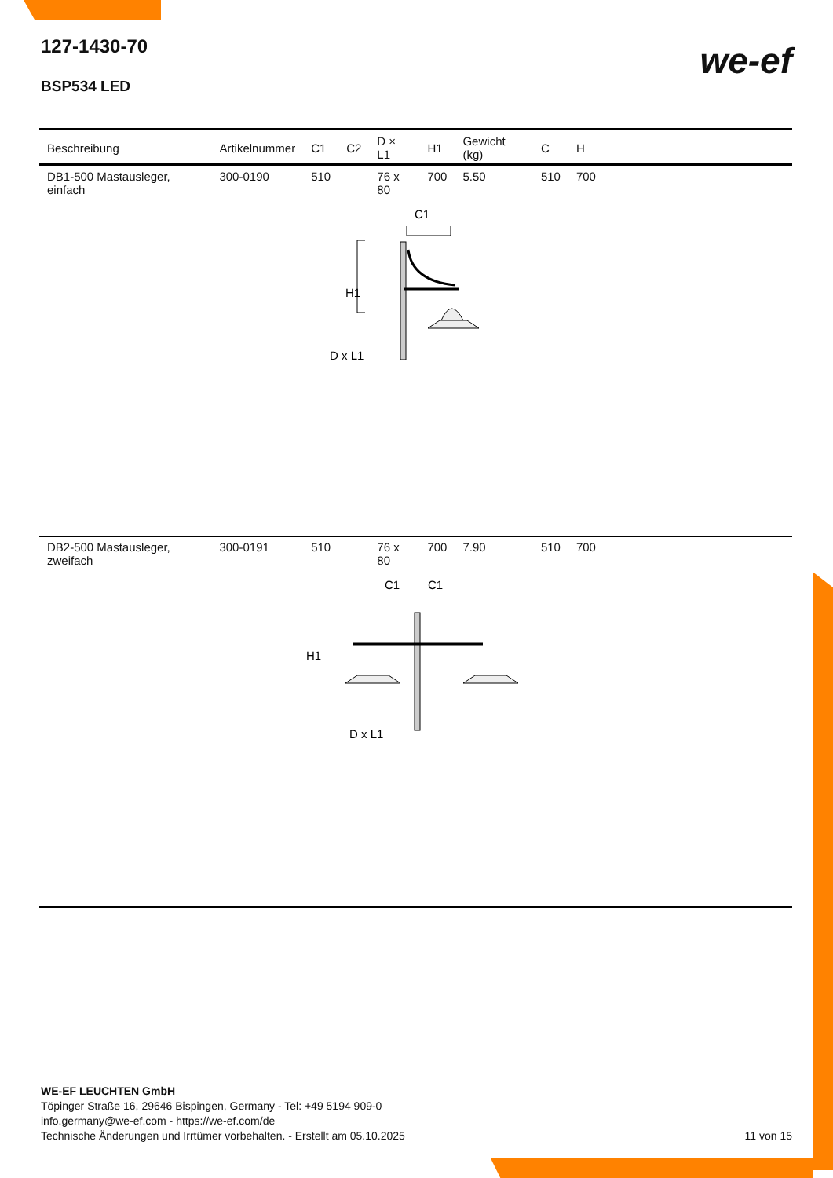127-1430-70
BSP534 LED
we-ef
| Beschreibung | Artikelnummer | C1 | C2 | D × L1 | H1 | Gewicht (kg) | C | H | |
| --- | --- | --- | --- | --- | --- | --- | --- | --- | --- |
| DB1-500 Mastausleger, einfach | 300-0190 | 510 | | 76 x 80 | 700 | 5.50 | 510 | 700 | |
| C1 H1 D x L1 | | | | | | | | | |
| DB2-500 Mastausleger, zweifach | 300-0191 | 510 | | 76 x 80 | 700 | 7.90 | 510 | 700 | |
| C1 C1 H1 D x L1 | | | | | | | | | |
WE-EF LEUCHTEN GmbH
Töpinger Straße 16, 29646 Bispingen, Germany - Tel: +49 5194 909-0
info.germany@we-ef.com - https://we-ef.com/de
Technische Änderungen und Irrtümer vorbehalten. - Erstellt am 05.10.2025 11 von 15